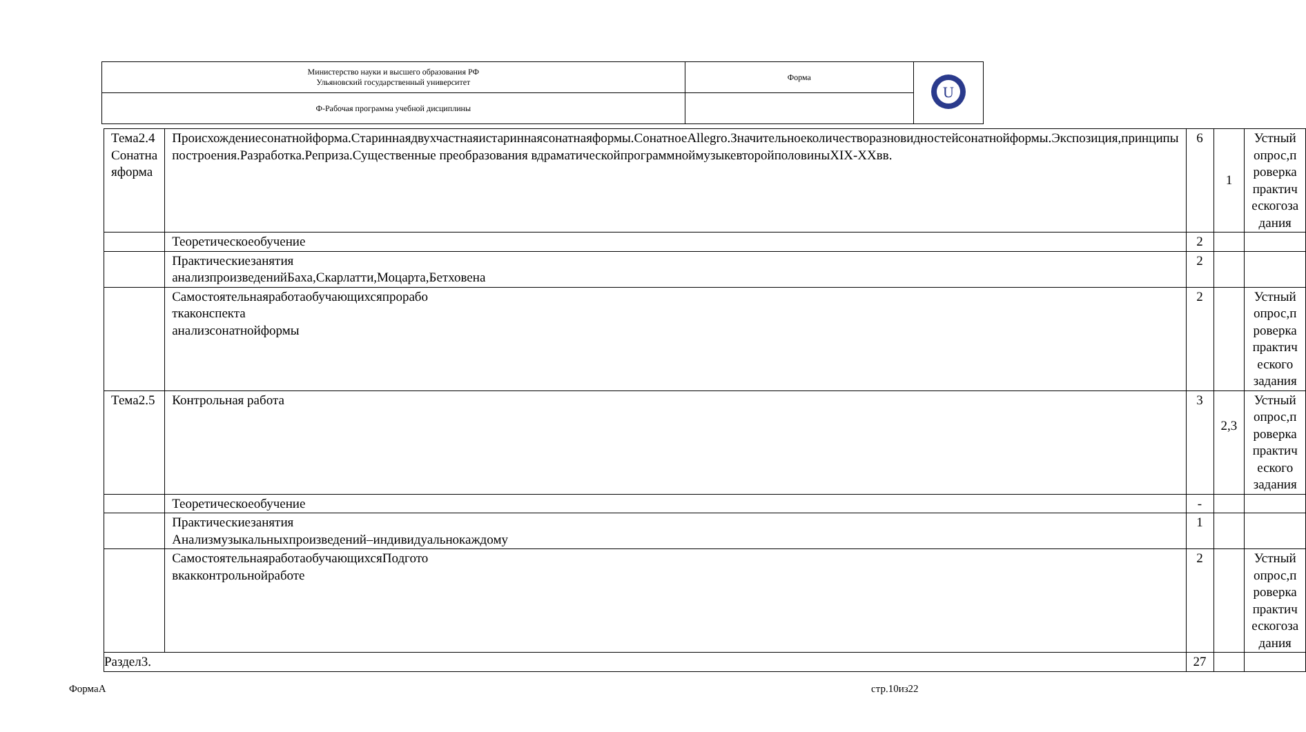| Министерство науки и высшего образования РФ Ульяновский государственный университет | Форма | U |
| Ф-Рабочая программа учебной дисциплины | | |
| Тема2.4 Сонатна яформа | Происхождениесонатнойформа.Стариннаядвухчастнаяистариннаясонатнаяформы.СонатноеAllegro.Значительноеколичестворазновидностейсонатнойформы.Экспозиция,принципы построения.Разработка.Реприза.Существенные преобразования вдраматическойпрограммноймузыкевторойполовиныXIX-XXвв. | 6 | 1 | Устный опрос,п роверка практич ескогоза дания |
| | Теоретическоеобучение | 2 | | |
| | Практическиезанятия анализпроизведенийБаха,Скарлатти,Моцарта,Бетховена | 2 | | |
| | Самостоятельнаяработаобучающихсяпрорабо ткаконспекта анализсонатнойформы | 2 | | Устный опрос,п роверка практич еского задания |
| Тема2.5 | Контрольная работа | 3 | 2,3 | Устный опрос,п роверка практич еского задания |
| | Теоретическоеобучение | - | | |
| | Практическиезанятия Анализмузыкальныхпроизведений–индивидуальнокаждому | 1 | | |
| | СамостоятельнаяработаобучающихсяПодгото вкакконтрольнойработе | 2 | | Устный опрос,п роверка практич ескогоза дания |
| Раздел3. | | 27 | | |
ФормаА стр.10из22